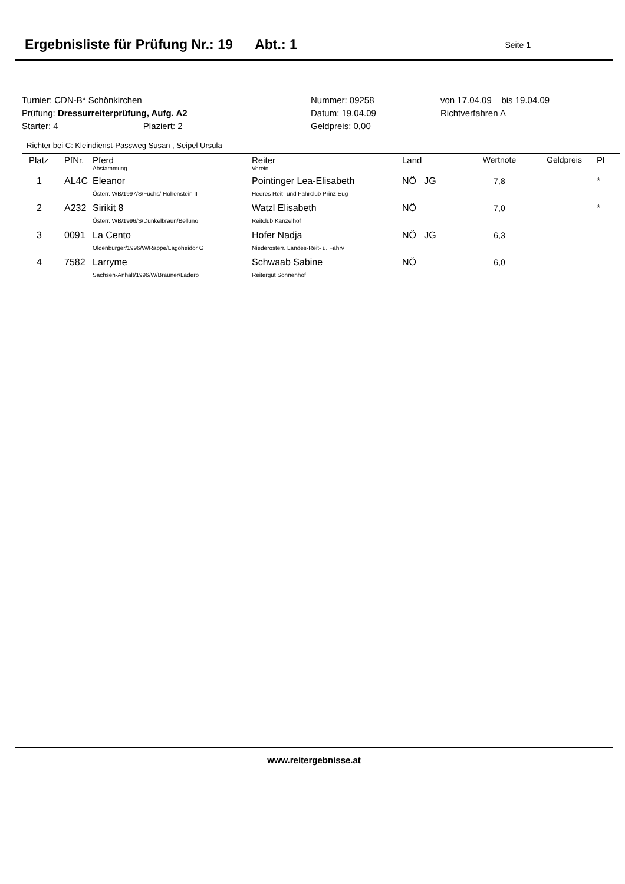Ergebnisliste für Prüfung Nr.: 19 Abt.: 1
Seite 1
| Turnier: CDN-B* Schönkirchen | Nummer: 09258 | von 17.04.09 bis 19.04.09 |
| Prüfung: Dressurreiterprüfung, Aufg. A2 | Datum: 19.04.09 | Richtverfahren A |
| Starter: 4 Plaziert: 2 | Geldpreis: 0,00 | |
Richter bei C: Kleindienst-Passweg Susan , Seipel Ursula
| Platz | PfNr. | Pferd Abstammung | Reiter Verein | Land | Wertnote | Geldpreis | Pl |
| --- | --- | --- | --- | --- | --- | --- | --- |
| 1 | AL4C | Eleanor Österr. WB/1997/S/Fuchs/ Hohenstein II | Pointinger Lea-Elisabeth Heeres Reit- und Fahrclub Prinz Eug | NÖ JG | 7,8 | | * |
| 2 | A232 | Sirikit 8 Österr. WB/1996/S/Dunkelbraun/Belluno | Watzl Elisabeth Reitclub Kanzelhof | NÖ | 7,0 | | * |
| 3 | 0091 | La Cento Oldenburger/1996/W/Rappe/Lagoheidor G | Hofer Nadja Niederösterr. Landes-Reit- u. Fahrv | NÖ JG | 6,3 | | |
| 4 | 7582 | Larryme Sachsen-Anhalt/1996/W/Brauner/Ladero | Schwaab Sabine Reitergut Sonnenhof | NÖ | 6,0 | | |
www.reitergebnisse.at